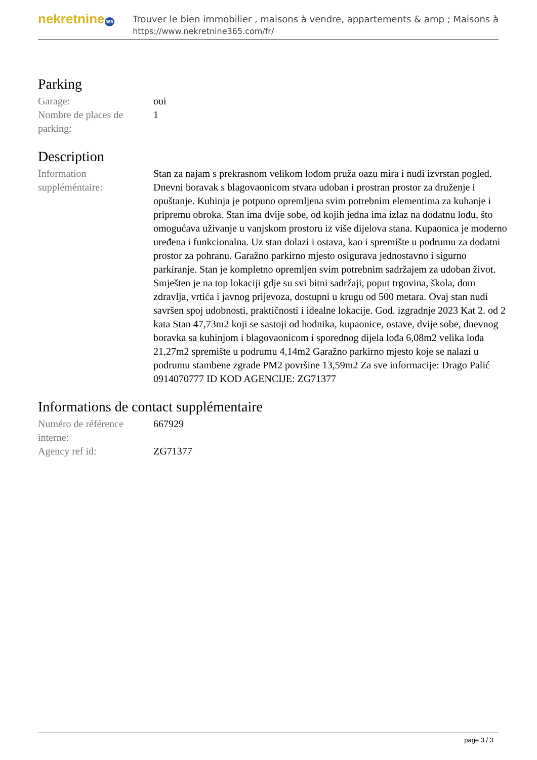nekretnine365
Trouver le bien immobilier , maisons à vendre, appartements & amp ; Maisons à
https://www.nekretnine365.com/fr/
Parking
| Garage: | oui |
| Nombre de places de parking: | 1 |
Description
| Information suppléméntaire: | Stan za najam s prekrasnom velikom lođom pruža oazu mira i nudi izvrstan pogled. Dnevni boravak s blagovaonicom stvara udoban i prostran prostor za druženje i opuštanje. Kuhinja je potpuno opremljena svim potrebnim elementima za kuhanje i pripremu obroka. Stan ima dvije sobe, od kojih jedna ima izlaz na dodatnu lođu, što omogućava uživanje u vanjskom prostoru iz više dijelova stana. Kupaonica je moderno uređena i funkcionalna. Uz stan dolazi i ostava, kao i spremište u podrumu za dodatni prostor za pohranu. Garažno parkirno mjesto osigurava jednostavno i sigurno parkiranje. Stan je kompletno opremljen svim potrebnim sadržajem za udoban život. Smješten je na top lokaciji gdje su svi bitni sadržaji, poput trgovina, škola, dom zdravlja, vrtića i javnog prijevoza, dostupni u krugu od 500 metara. Ovaj stan nudi savršen spoj udobnosti, praktičnosti i idealne lokacije. God. izgradnje 2023 Kat 2. od 2 kata Stan 47,73m2 koji se sastoji od hodnika, kupaonice, ostave, dvije sobe, dnevnog boravka sa kuhinjom i blagovaonicom i sporednog dijela lođa 6,08m2 velika lođa 21,27m2 spremište u podrumu 4,14m2 Garažno parkirno mjesto koje se nalazi u podrumu stambene zgrade PM2 površine 13,59m2 Za sve informacije: Drago Palić 0914070777 ID KOD AGENCIJE: ZG71377 |
Informations de contact supplémentaire
| Numéro de référence interne: | 667929 |
| Agency ref id: | ZG71377 |
page 3 / 3